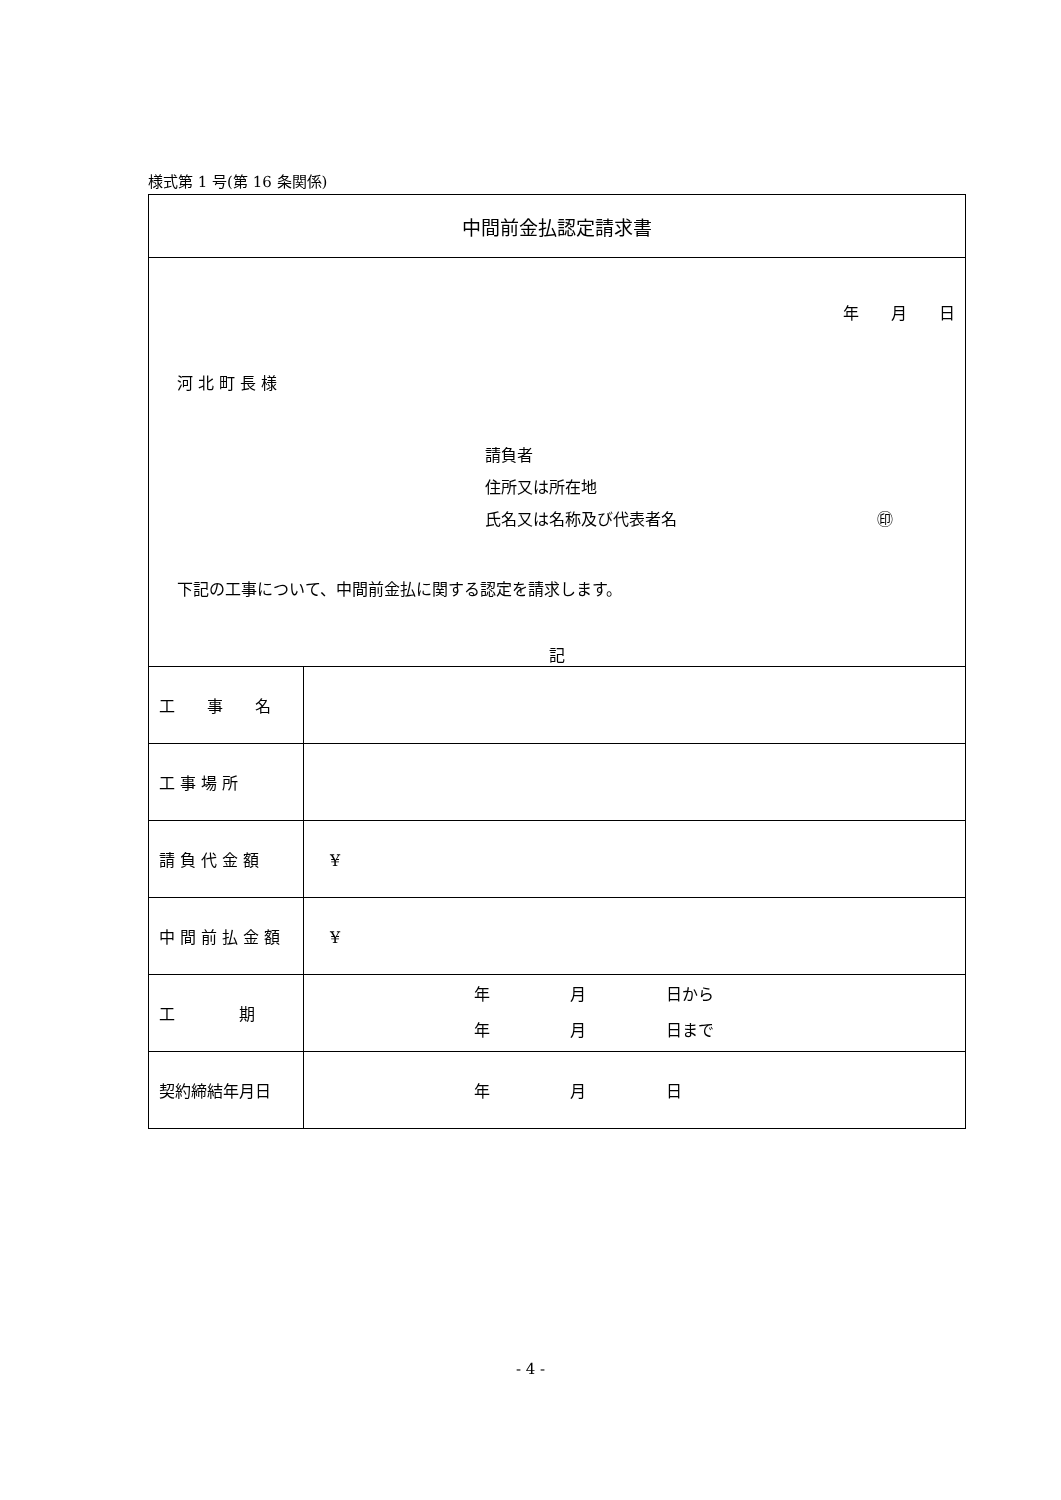様式第 1 号(第 16 条関係)
| 中間前金払認定請求書 | |
| 年 月 日 河 北 町 長 様 請負者 住所又は所在地 氏名又は名称及び代表者名 ㊞ 下記の工事について、中間前金払に関する認定を請求します。 記 | |
| 工 事 名 | |
| 工 事 場 所 | |
| 請 負 代 金 額 | ¥ |
| 中 間 前 払 金 額 | ¥ |
| 工 期 | 年 月 日から 年 月 日まで |
| 契約締結年月日 | 年 月 日 |
- 4 -